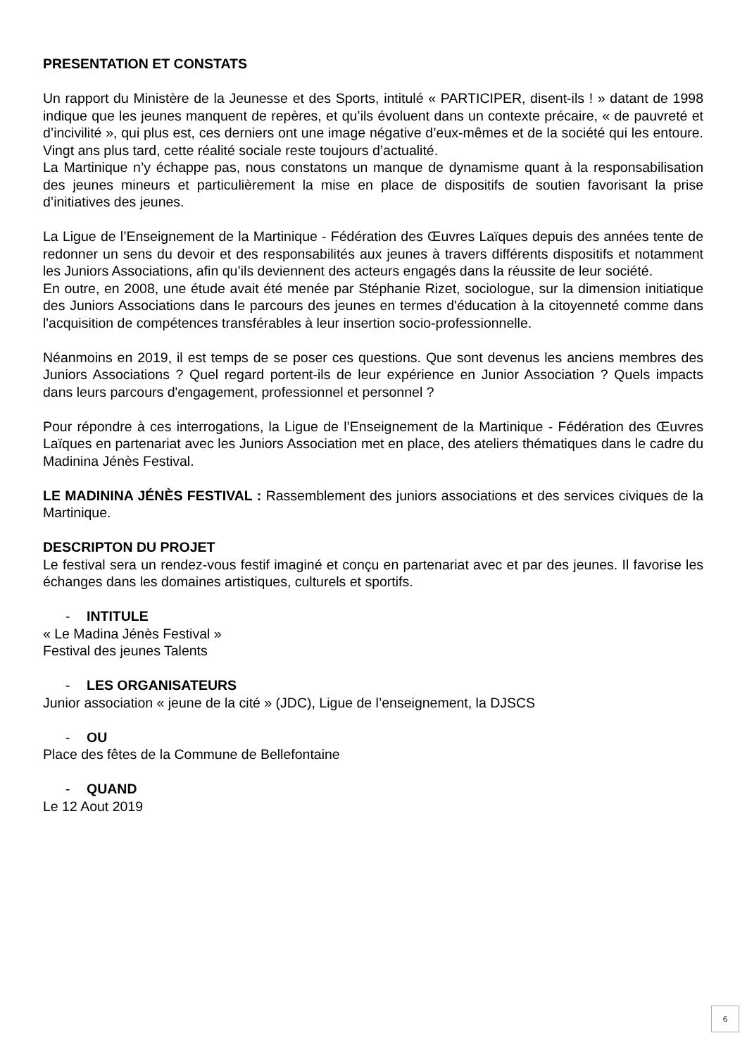PRESENTATION ET CONSTATS
Un rapport du Ministère de la Jeunesse et des Sports, intitulé « PARTICIPER, disent-ils ! » datant de 1998 indique que les jeunes manquent de repères, et qu’ils évoluent dans un contexte précaire, « de pauvreté et d’incivilité », qui plus est, ces derniers ont une image négative d’eux-mêmes et de la société qui les entoure. Vingt ans plus tard, cette réalité sociale reste toujours d’actualité.
La Martinique n’y échappe pas, nous constatons un manque de dynamisme quant à la responsabilisation des jeunes mineurs et particulièrement la mise en place de dispositifs de soutien favorisant la prise d’initiatives des jeunes.
La Ligue de l’Enseignement de la Martinique - Fédération des Œuvres Laïques depuis des années tente de redonner un sens du devoir et des responsabilités aux jeunes à travers différents dispositifs et notamment les Juniors Associations, afin qu’ils deviennent des acteurs engagés dans la réussite de leur société.
En outre, en 2008, une étude avait été menée par Stéphanie Rizet, sociologue, sur la dimension initiatique des Juniors Associations dans le parcours des jeunes en termes d'éducation à la citoyenneté comme dans l'acquisition de compétences transférables à leur insertion socio-professionnelle.
Néanmoins en 2019, il est temps de se poser ces questions. Que sont devenus les anciens membres des Juniors Associations ? Quel regard portent-ils de leur expérience en Junior Association ? Quels impacts dans leurs parcours d'engagement, professionnel et personnel ?
Pour répondre à ces interrogations, la Ligue de l’Enseignement de la Martinique - Fédération des Œuvres Laïques en partenariat avec les Juniors Association met en place, des ateliers thématiques dans le cadre du Madinina Jénès Festival.
LE MADININA JÉNÈS FESTIVAL : Rassemblement des juniors associations et des services civiques de la Martinique.
DESCRIPTON DU PROJET
Le festival sera un rendez-vous festif imaginé et conçu en partenariat avec et par des jeunes. Il favorise les échanges dans les domaines artistiques, culturels et sportifs.
- INTITULE
« Le Madina Jénès Festival »
Festival des jeunes Talents
- LES ORGANISATEURS
Junior association « jeune de la cité » (JDC), Ligue de l’enseignement, la DJSCS
- OU
Place des fêtes de la Commune de Bellefontaine
- QUAND
Le 12 Aout 2019
6